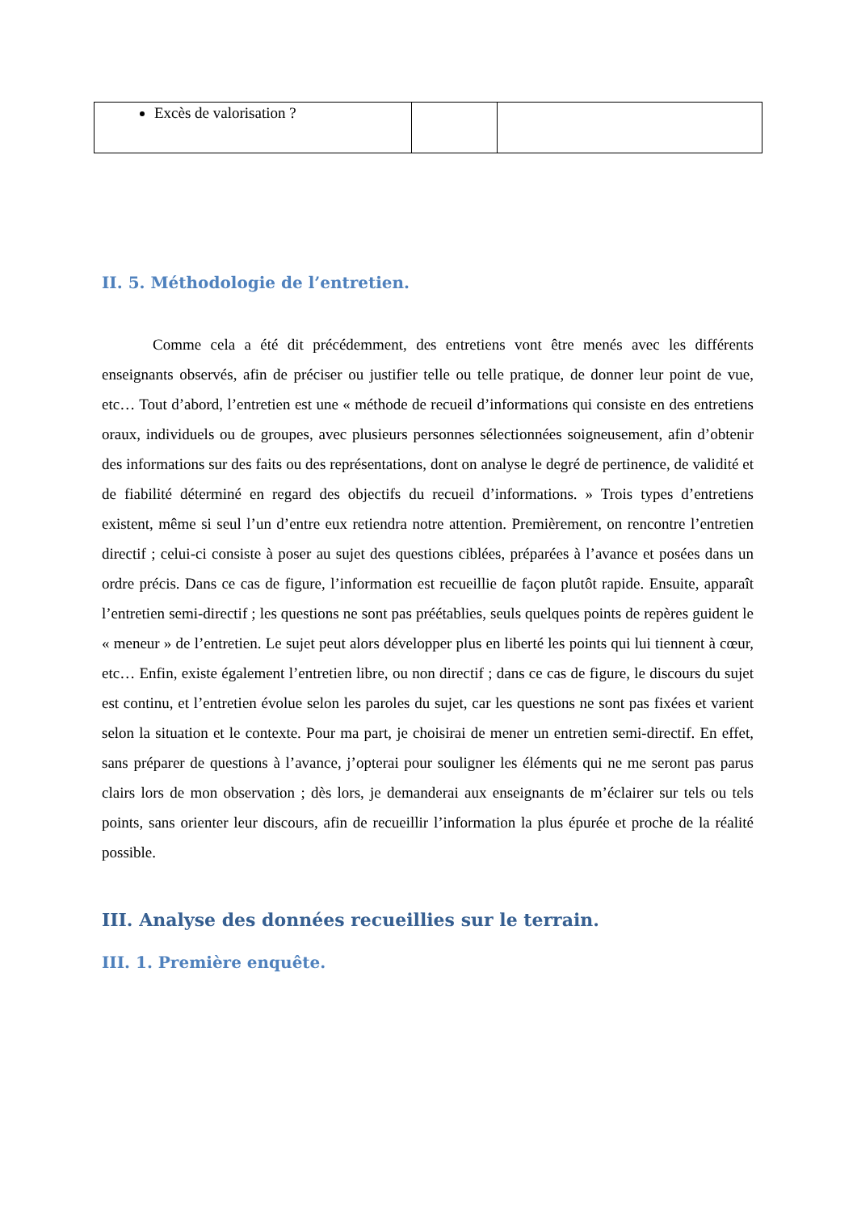| Excès de valorisation ? | | |
II. 5. Méthodologie de l’entretien.
Comme cela a été dit précédemment, des entretiens vont être menés avec les différents enseignants observés, afin de préciser ou justifier telle ou telle pratique, de donner leur point de vue, etc… Tout d’abord, l’entretien est une « méthode de recueil d’informations qui consiste en des entretiens oraux, individuels ou de groupes, avec plusieurs personnes sélectionnées soigneusement, afin d’obtenir des informations sur des faits ou des représentations, dont on analyse le degré de pertinence, de validité et de fiabilité déterminé en regard des objectifs du recueil d’informations. » Trois types d’entretiens existent, même si seul l’un d’entre eux retiendra notre attention. Premièrement, on rencontre l’entretien directif ; celui-ci consiste à poser au sujet des questions ciblées, préparées à l’avance et posées dans un ordre précis. Dans ce cas de figure, l’information est recueillie de façon plutôt rapide. Ensuite, apparaît l’entretien semi-directif ; les questions ne sont pas préétablies, seuls quelques points de repères guident le « meneur » de l’entretien. Le sujet peut alors développer plus en liberté les points qui lui tiennent à cœur, etc… Enfin, existe également l’entretien libre, ou non directif ; dans ce cas de figure, le discours du sujet est continu, et l’entretien évolue selon les paroles du sujet, car les questions ne sont pas fixées et varient selon la situation et le contexte. Pour ma part, je choisirai de mener un entretien semi-directif. En effet, sans préparer de questions à l’avance, j’opterai pour souligner les éléments qui ne me seront pas parus clairs lors de mon observation ; dès lors, je demanderai aux enseignants de m’éclairer sur tels ou tels points, sans orienter leur discours, afin de recueillir l’information la plus épurée et proche de la réalité possible.
III. Analyse des données recueillies sur le terrain.
III. 1. Première enquête.